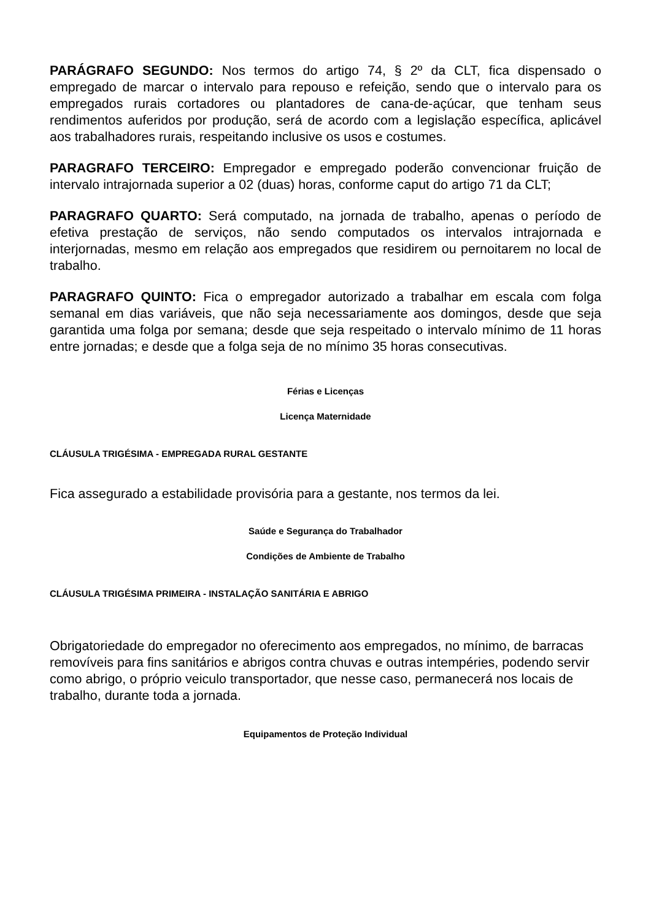PARÁGRAFO SEGUNDO: Nos termos do artigo 74, § 2º da CLT, fica dispensado o empregado de marcar o intervalo para repouso e refeição, sendo que o intervalo para os empregados rurais cortadores ou plantadores de cana-de-açúcar, que tenham seus rendimentos auferidos por produção, será de acordo com a legislação específica, aplicável aos trabalhadores rurais, respeitando inclusive os usos e costumes.
PARAGRAFO TERCEIRO: Empregador e empregado poderão convencionar fruição de intervalo intrajornada superior a 02 (duas) horas, conforme caput do artigo 71 da CLT;
PARAGRAFO QUARTO: Será computado, na jornada de trabalho, apenas o período de efetiva prestação de serviços, não sendo computados os intervalos intrajornada e interjornadas, mesmo em relação aos empregados que residirem ou pernoitarem no local de trabalho.
PARAGRAFO QUINTO: Fica o empregador autorizado a trabalhar em escala com folga semanal em dias variáveis, que não seja necessariamente aos domingos, desde que seja garantida uma folga por semana; desde que seja respeitado o intervalo mínimo de 11 horas entre jornadas; e desde que a folga seja de no mínimo 35 horas consecutivas.
Férias e Licenças
Licença Maternidade
CLÁUSULA TRIGÉSIMA - EMPREGADA RURAL GESTANTE
Fica assegurado a estabilidade provisória para a gestante, nos termos da lei.
Saúde e Segurança do Trabalhador
Condições de Ambiente de Trabalho
CLÁUSULA TRIGÉSIMA PRIMEIRA - INSTALAÇÃO SANITÁRIA E ABRIGO
Obrigatoriedade do empregador no oferecimento aos empregados, no mínimo, de barracas removíveis para fins sanitários e abrigos contra chuvas e outras intempéries, podendo servir como abrigo, o próprio veiculo transportador, que nesse caso, permanecerá nos locais de trabalho, durante toda a jornada.
Equipamentos de Proteção Individual